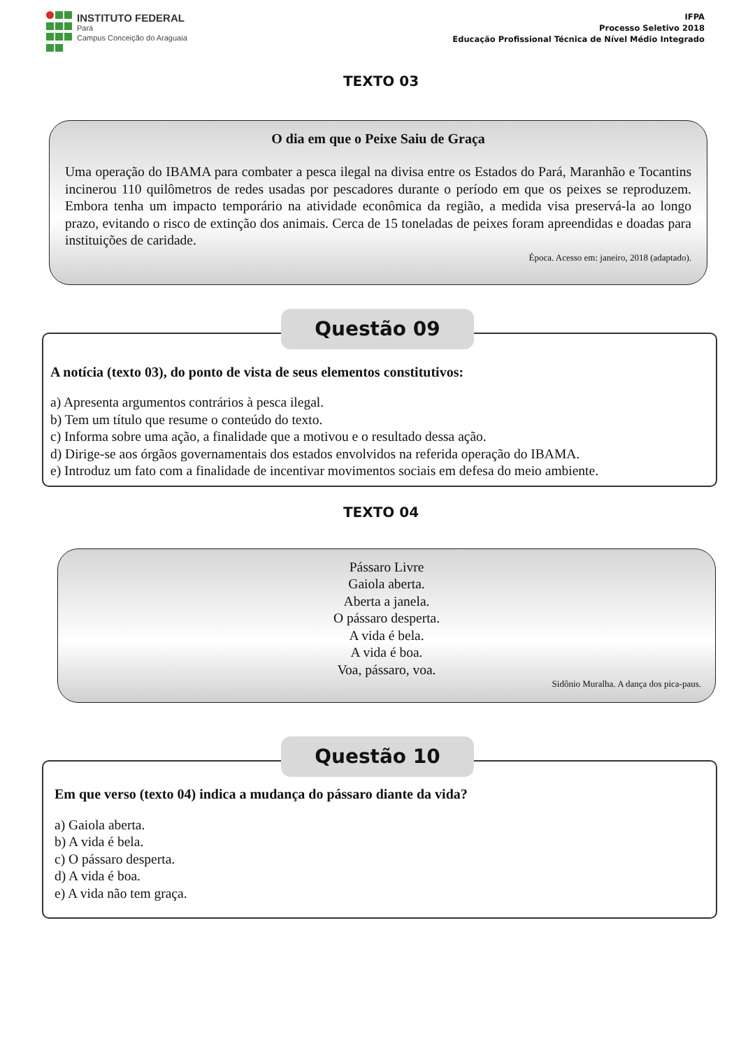INSTITUTO FEDERAL
Pará
Campus Conceição do Araguaia
IFPA
Processo Seletivo 2018
Educação Profissional Técnica de Nível Médio Integrado
TEXTO 03
O dia em que o Peixe Saiu de Graça
Uma operação do IBAMA para combater a pesca ilegal na divisa entre os Estados do Pará, Maranhão e Tocantins incinerou 110 quilômetros de redes usadas por pescadores durante o período em que os peixes se reproduzem. Embora tenha um impacto temporário na atividade econômica da região, a medida visa preservá-la ao longo prazo, evitando o risco de extinção dos animais. Cerca de 15 toneladas de peixes foram apreendidas e doadas para instituições de caridade.
Época. Acesso em: janeiro, 2018 (adaptado).
Questão 09
A notícia (texto 03), do ponto de vista de seus elementos constitutivos:
a) Apresenta argumentos contrários à pesca ilegal.
b) Tem um título que resume o conteúdo do texto.
c) Informa sobre uma ação, a finalidade que a motivou e o resultado dessa ação.
d) Dirige-se aos órgãos governamentais dos estados envolvidos na referida operação do IBAMA.
e) Introduz um fato com a finalidade de incentivar movimentos sociais em defesa do meio ambiente.
TEXTO 04
Pássaro Livre
Gaiola aberta.
Aberta a janela.
O pássaro desperta.
A vida é bela.
A vida é boa.
Voa, pássaro, voa.
Sidônio Muralha. A dança dos pica-paus.
Questão 10
Em que verso (texto 04) indica a mudança do pássaro diante da vida?
a) Gaiola aberta.
b) A vida é bela.
c) O pássaro desperta.
d) A vida é boa.
e) A vida não tem graça.